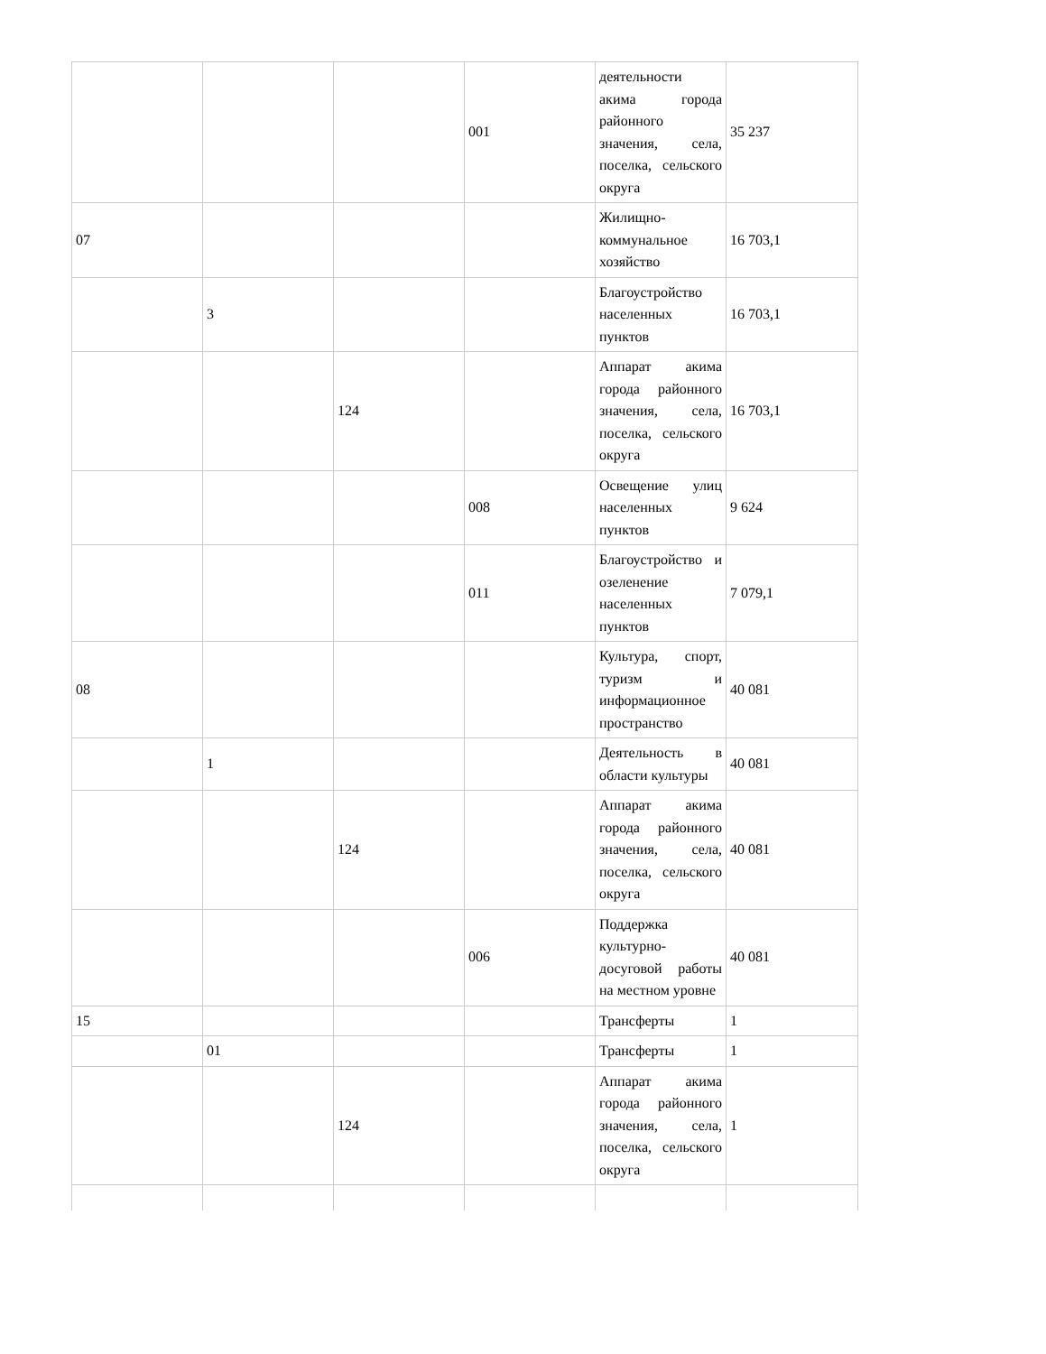| | | | 001 | деятельности акима города районного значения, села, поселка, сельского округа | 35 237 |
| 07 | | | | Жилищно-коммунальное хозяйство | 16 703,1 |
| | 3 | | | Благоустройство населенных пунктов | 16 703,1 |
| | | 124 | | Аппарат акима города районного значения, села, поселка, сельского округа | 16 703,1 |
| | | | 008 | Освещение улиц населенных пунктов | 9 624 |
| | | | 011 | Благоустройство и озеленение населенных пунктов | 7 079,1 |
| 08 | | | | Культура, спорт, туризм и информационное пространство | 40 081 |
| | 1 | | | Деятельность в области культуры | 40 081 |
| | | 124 | | Аппарат акима города районного значения, села, поселка, сельского округа | 40 081 |
| | | | 006 | Поддержка культурно-досуговой работы на местном уровне | 40 081 |
| 15 | | | | Трансферты | 1 |
| | 01 | | | Трансферты | 1 |
| | | 124 | | Аппарат акима города районного значения, села, поселка, сельского округа | 1 |